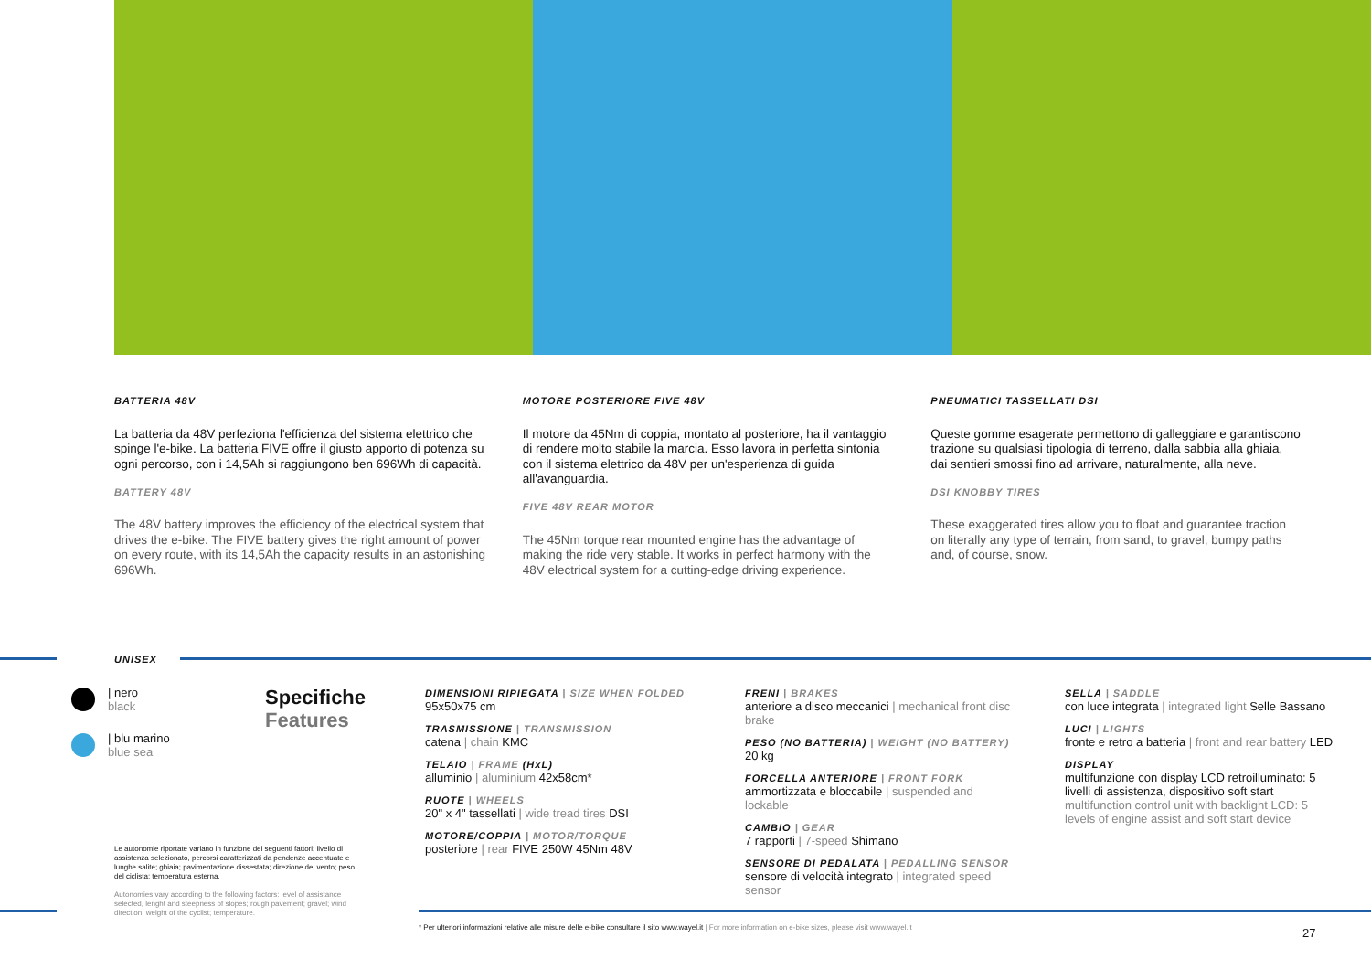BATTERIA 48V
La batteria da 48V perfeziona l'efficienza del sistema elettrico che spinge l'e-bike. La batteria FIVE offre il giusto apporto di potenza su ogni percorso, con i 14,5Ah si raggiungono ben 696Wh di capacità.
BATTERY 48V
The 48V battery improves the efficiency of the electrical system that drives the e-bike. The FIVE battery gives the right amount of power on every route, with its 14,5Ah the capacity results in an astonishing 696Wh.
MOTORE POSTERIORE FIVE 48V
Il motore da 45Nm di coppia, montato al posteriore, ha il vantaggio di rendere molto stabile la marcia. Esso lavora in perfetta sintonia con il sistema elettrico da 48V per un'esperienza di guida all'avanguardia.
FIVE 48V REAR MOTOR
The 45Nm torque rear mounted engine has the advantage of making the ride very stable. It works in perfect harmony with the 48V electrical system for a cutting-edge driving experience.
PNEUMATICI TASSELLATI DSI
Queste gomme esagerate permettono di galleggiare e garantiscono trazione su qualsiasi tipologia di terreno, dalla sabbia alla ghiaia, dai sentieri smossi fino ad arrivare, naturalmente, alla neve.
DSI KNOBBY TIRES
These exaggerated tires allow you to float and guarantee traction on literally any type of terrain, from sand, to gravel, bumpy paths and, of course, snow.
UNISEX
| nero
black
| blu marino
blue sea
Specifiche
Features
DIMENSIONI RIPIEGATA | SIZE WHEN FOLDED
95x50x75 cm
TRASMISSIONE | TRANSMISSION
catena | chain KMC
TELAIO | FRAME (HxL)
alluminio | aluminium 42x58cm*
RUOTE | WHEELS
20" x 4" tassellati | wide tread tires DSI
MOTORE/COPPIA | MOTOR/TORQUE
posteriore | rear FIVE 250W 45Nm 48V
FRENI | BRAKES
anteriore a disco meccanici | mechanical front disc brake
PESO (NO BATTERIA) | WEIGHT (NO BATTERY)
20 kg
FORCELLA ANTERIORE | FRONT FORK
ammortizzata e bloccabile | suspended and lockable
CAMBIO | GEAR
7 rapporti | 7-speed Shimano
SENSORE DI PEDALATA | PEDALLING SENSOR
sensore di velocità integrato | integrated speed sensor
SELLA | SADDLE
con luce integrata | integrated light Selle Bassano
LUCI | LIGHTS
fronte e retro a batteria | front and rear battery LED
DISPLAY
multifunzione con display LCD retroilluminato: 5 livelli di assistenza, dispositivo soft start
multifunction control unit with backlight LCD: 5 levels of engine assist and soft start device
Le autonomie riportate variano in funzione dei seguenti fattori: livello di assistenza selezionato, percorsi caratterizzati da pendenze accentuate e lunghe salite; ghiaia; pavimentazione dissestata; direzione del vento; peso del ciclista; temperatura esterna.
Autonomies vary according to the following factors: level of assistance selected, lenght and steepness of slopes; rough pavement; gravel; wind direction; weight of the cyclist; temperature.
* Per ulteriori informazioni relative alle misure delle e-bike consultare il sito www.wayel.it | For more information on e-bike sizes, please visit www.wayel.it
27